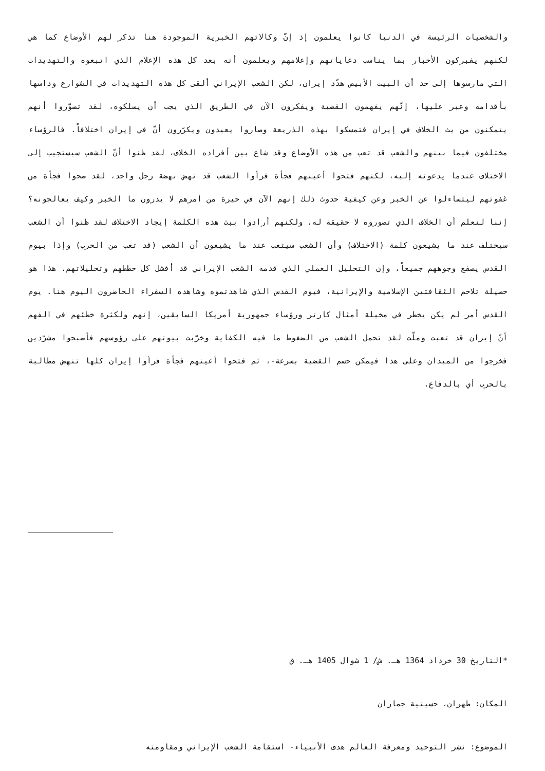والشخصيات الرئيسة في الدنيا كانوا يعلمون إذ إنّ وكالاتهم الخبرية الموجودة هنا تذكر لهم الأوضاع كما هي لكنهم يفبركون الأخبار بما يناسب دعاياتهم وإعلامهم ويعلمون أنه بعد كل هذه الإعلام الذي اتبعوه والتهديدات التي مارسوها إلى حد أن البيت الأبيض هدّد إيران، لكن الشعب الإيراني ألقى كل هذه التهديدات في الشوارع وداسها بأقدامه وعبر عليها، إنّهم يفهمون القضية ويفكرون الآن في الطريق الذي يجب أن يسلكوه، لقد تصوّروا أنهم يتمكنون من بث الخلاف في إيران فتمسكوا بهذه الذريعة وصاروا يعيدون ويكرّرون أنّ في إيران اختلافاً. فالرؤساء مختلفون فيما بينهم والشعب قد تعب من هذه الأوضاع وقد شاع بين أفراده الخلاف، لقد ظنوا أنّ الشعب سيستجيب إلى الاختلاف عندما يدعونه إليه، لكنهم فتحوا أعينهم فجأة فرأوا الشعب قد نهض نهضة رجل واحد، لقد صحوا فجأة من غفوتهم ليتساءلوا عن الخبر وعن كيفية حدوث ذلك إنهم الآن في حيرة من أمرهم لا يدرون ما الخبر وكيف يعالجونه؟ إننا لنعلم أن الخلاف الذي تصوروه لا حقيقة له، ولكنهم أرادوا ببث هذه الكلمة إيجاد الاختلاف لقد ظنوا أن الشعب سيختلف عند ما يشيعون كلمة (الاختلاف) وأن الشعب سيتعب عند ما يشيعون أن الشعب (قد تعب من الحرب) وإذا بيوم القدس يصفع وجوههم جميعاً، وإن التحليل العملي الذي قدمه الشعب الإيراني قد أفشل كل خططهم وتحليلاتهم. هذا هو حصيلة تلاحم الثقافتين الإسلامية والإيرانية، فيوم القدس الذي شاهدتموه وشاهده السفراء الحاضرون اليوم هنا. يوم القدس أمر لم يكن يخطر في مخيلة أمثال كارتر ورؤساء جمهورية أمريكا السابقين، إنهم ولكثرة خطئهم في الفهم أنّ إيران قد تعبت وملّت لقد تحمل الشعب من الضغوط ما فيه الكفاية وخرّبت بيوتهم على رؤوسهم فأصبحوا مشرّدين فخرجوا من الميدان وعلى هذا فيمكن حسم القضية بسرعة-، ثم فتحوا أعينهم فجأة فرأوا إيران كلها تنهض مطالبة بالحرب أي بالدفاع.
*التاريخ 30 خرداد 1364 هـ. ش/ 1 شوال 1405 هـ. ق
المكان: طهران، حسينية جماران
الموضوع: نشر التوحيد ومعرفة العالم هدف الأنبياء- استقامة الشعب الإيراني ومقاومته